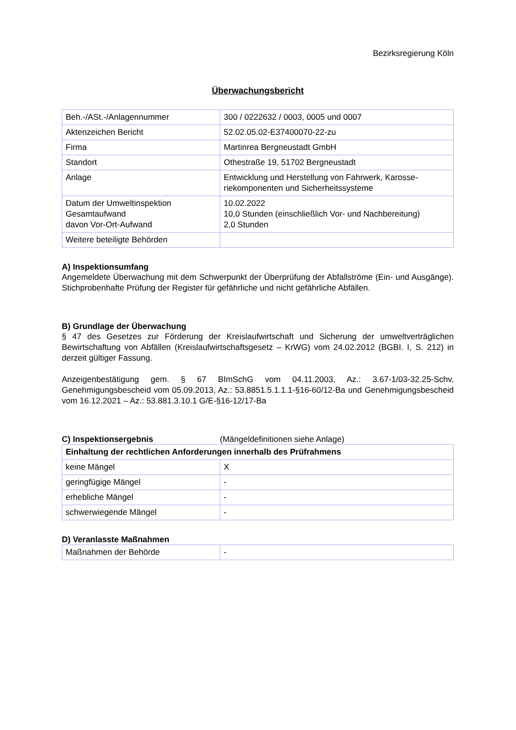Bezirksregierung Köln
Überwachungsbericht
| Beh.-/ASt.-/Anlagennummer | 300 / 0222632 / 0003, 0005 und 0007 |
| Aktenzeichen Bericht | 52.02.05.02-E37400070-22-zu |
| Firma | Martinrea Bergneustadt GmbH |
| Standort | Othestraße 19, 51702 Bergneustadt |
| Anlage | Entwicklung und Herstellung von Fahrwerk, Karosse-riekomponenten und Sicherheitssysteme |
| Datum der Umweltinspektion Gesamtaufwand davon Vor-Ort-Aufwand | 10.02.2022 10,0 Stunden (einschließlich Vor- und Nachbereitung) 2,0 Stunden |
| Weitere beteiligte Behörden | |
A) Inspektionsumfang
Angemeldete Überwachung mit dem Schwerpunkt der Überprüfung der Abfallströme (Ein- und Ausgänge). Stichprobenhafte Prüfung der Register für gefährliche und nicht gefährliche Abfällen.
B) Grundlage der Überwachung
§ 47 des Gesetzes zur Förderung der Kreislaufwirtschaft und Sicherung der umweltverträglichen Bewirtschaftung von Abfällen (Kreislaufwirtschaftsgesetz – KrWG) vom 24.02.2012 (BGBI. I, S. 212) in derzeit gültiger Fassung.
Anzeigenbestätigung gem. § 67 BImSchG vom 04.11.2003, Az.: 3.67-1/03-32.25-Schv, Genehmigungsbescheid vom 05.09.2013, Az.: 53.8851.5.1.1.1-§16-60/12-Ba und Genehmigungsbescheid vom 16.12.2021 – Az.: 53.881.3.10.1 G/E-§16-12/17-Ba
C) Inspektionsergebnis (Mängeldefinitionen siehe Anlage)
| Einhaltung der rechtlichen Anforderungen innerhalb des Prüfrahmens | |
| --- | --- |
| keine Mängel | X |
| geringfügige Mängel | - |
| erhebliche Mängel | - |
| schwerwiegende Mängel | - |
D) Veranlasste Maßnahmen
| Maßnahmen der Behörde | - |